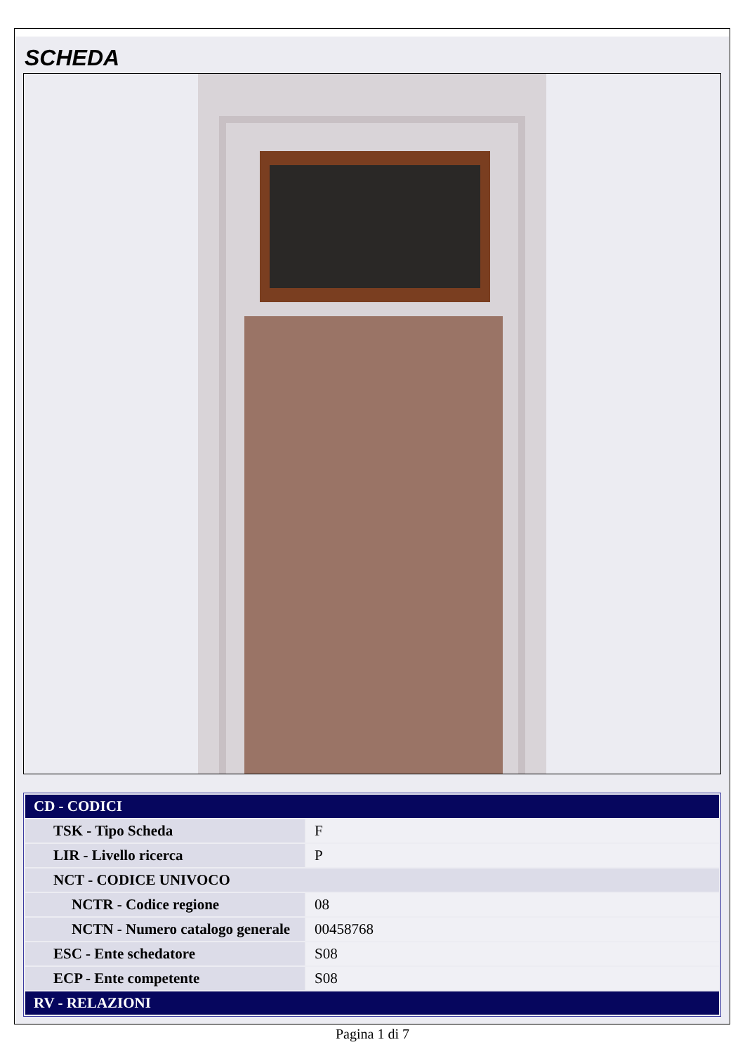SCHEDA
| CD - CODICI | |
| TSK - Tipo Scheda | F |
| LIR - Livello ricerca | P |
| NCT - CODICE UNIVOCO | |
| NCTR - Codice regione | 08 |
| NCTN - Numero catalogo generale | 00458768 |
| ESC - Ente schedatore | S08 |
| ECP - Ente competente | S08 |
| RV - RELAZIONI | |
Pagina 1 di 7